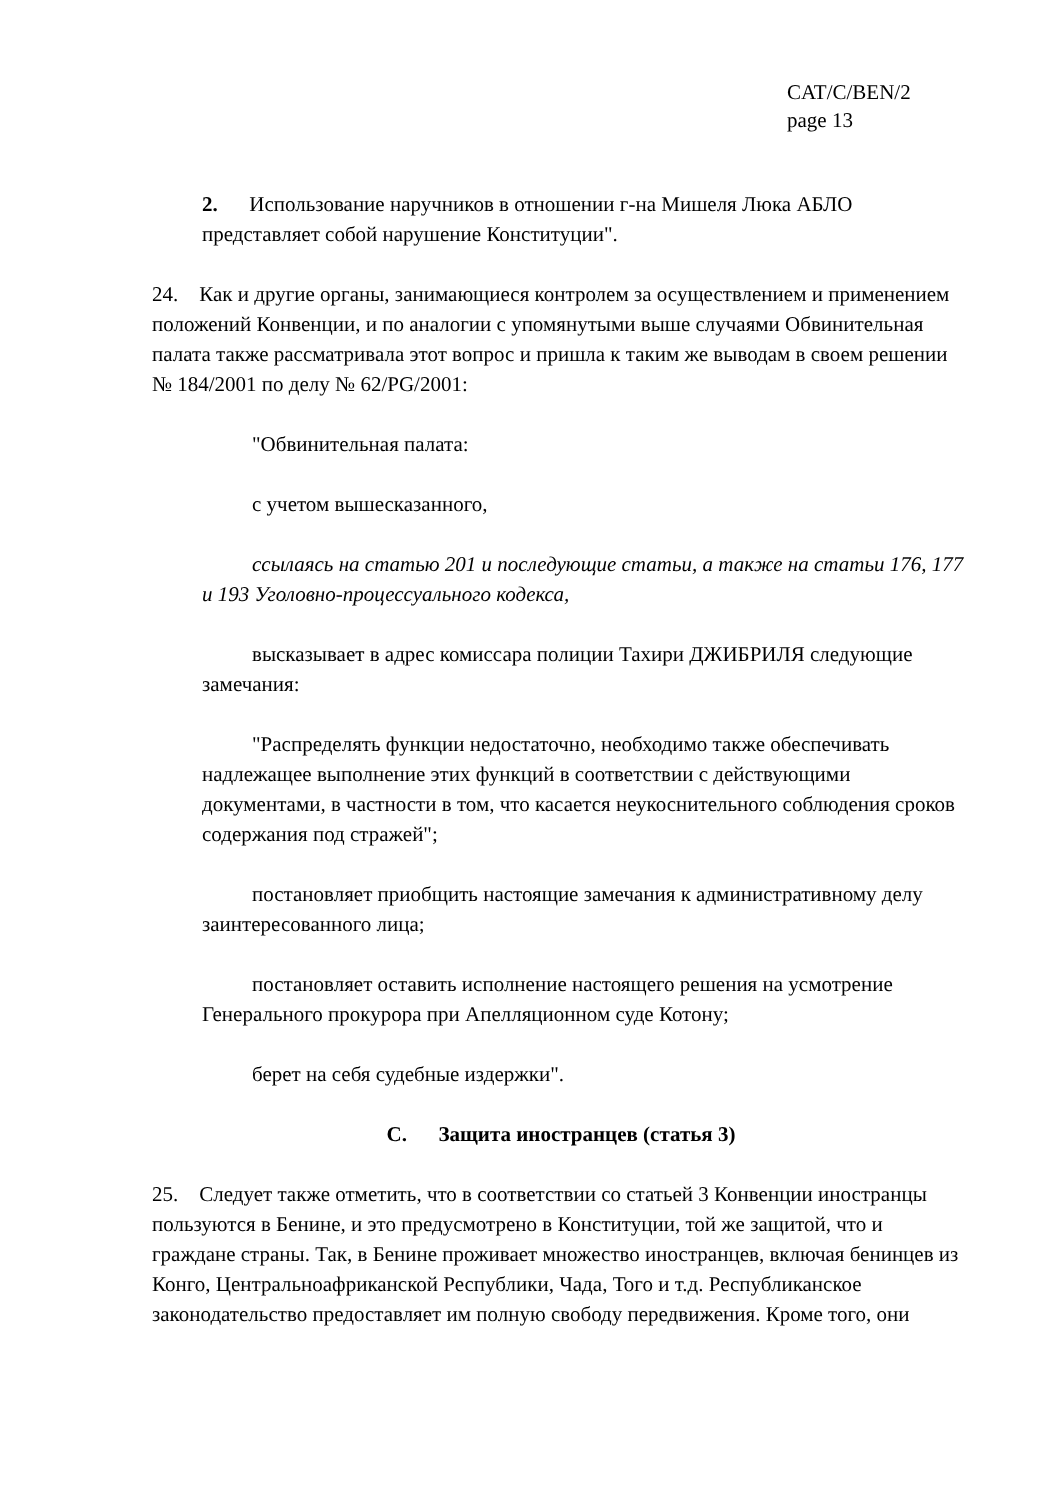CAT/C/BEN/2
page 13
2. Использование наручников в отношении г-на Мишеля Люка АБЛО представляет собой нарушение Конституции".
24. Как и другие органы, занимающиеся контролем за осуществлением и применением положений Конвенции, и по аналогии с упомянутыми выше случаями Обвинительная палата также рассматривала этот вопрос и пришла к таким же выводам в своем решении № 184/2001 по делу № 62/PG/2001:
"Обвинительная палата:
с учетом вышесказанного,
ссылаясь на статью 201 и последующие статьи, а также на статьи 176, 177 и 193 Уголовно-процессуального кодекса,
высказывает в адрес комиссара полиции Тахири ДЖИБРИЛЯ следующие замечания:
"Распределять функции недостаточно, необходимо также обеспечивать надлежащее выполнение этих функций в соответствии с действующими документами, в частности в том, что касается неукоснительного соблюдения сроков содержания под стражей";
постановляет приобщить настоящие замечания к административному делу заинтересованного лица;
постановляет оставить исполнение настоящего решения на усмотрение Генерального прокурора при Апелляционном суде Котону;
берет на себя судебные издержки".
C. Защита иностранцев (статья 3)
25. Следует также отметить, что в соответствии со статьей 3 Конвенции иностранцы пользуются в Бенине, и это предусмотрено в Конституции, той же защитой, что и граждане страны. Так, в Бенине проживает множество иностранцев, включая бенинцев из Конго, Центральноафриканской Республики, Чада, Того и т.д. Республиканское законодательство предоставляет им полную свободу передвижения. Кроме того, они